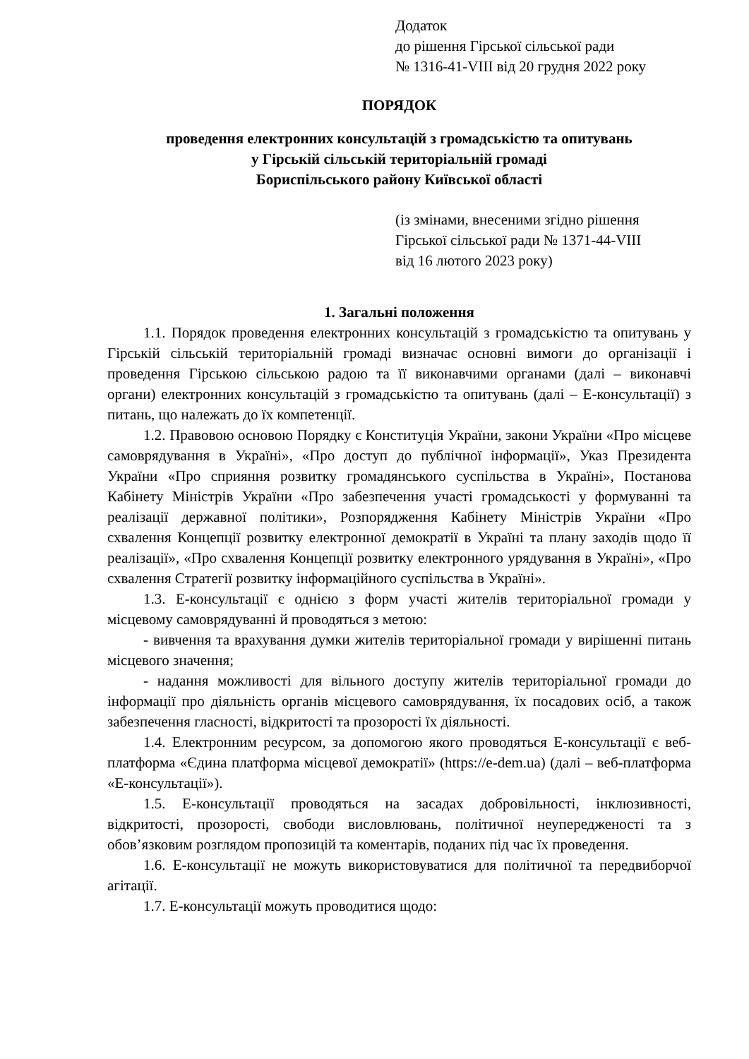Додаток
до рішення Гірської сільської ради
№ 1316-41-VIII від 20 грудня 2022 року
ПОРЯДОК
проведення електронних консультацій з громадськістю та опитувань
у Гірській сільській територіальній громаді
Бориспільського району Київської області
(із змінами, внесеними згідно рішення
Гірської сільської ради № 1371-44-VIII
від 16 лютого 2023 року)
1. Загальні положення
1.1. Порядок проведення електронних консультацій з громадськістю та опитувань у Гірській сільській територіальній громаді визначає основні вимоги до організації і проведення Гірською сільською радою та її виконавчими органами (далі – виконавчі органи) електронних консультацій з громадськістю та опитувань (далі – Е-консультації) з питань, що належать до їх компетенції.
1.2. Правовою основою Порядку є Конституція України, закони України «Про місцеве самоврядування в Україні», «Про доступ до публічної інформації», Указ Президента України «Про сприяння розвитку громадянського суспільства в Україні», Постанова Кабінету Міністрів України «Про забезпечення участі громадськості у формуванні та реалізації державної політики», Розпорядження Кабінету Міністрів України «Про схвалення Концепції розвитку електронної демократії в Україні та плану заходів щодо її реалізації», «Про схвалення Концепції розвитку електронного урядування в Україні», «Про схвалення Стратегії розвитку інформаційного суспільства в Україні».
1.3. Е-консультації є однією з форм участі жителів територіальної громади у місцевому самоврядуванні й проводяться з метою:
- вивчення та врахування думки жителів територіальної громади у вирішенні питань місцевого значення;
- надання можливості для вільного доступу жителів територіальної громади до інформації про діяльність органів місцевого самоврядування, їх посадових осіб, а також забезпечення гласності, відкритості та прозорості їх діяльності.
1.4. Електронним ресурсом, за допомогою якого проводяться Е-консультації є веб-платформа «Єдина платформа місцевої демократії» (https://e-dem.ua) (далі – веб-платформа «Е-консультації»).
1.5. Е-консультації проводяться на засадах добровільності, інклюзивності, відкритості, прозорості, свободи висловлювань, політичної неупередженості та з обов’язковим розглядом пропозицій та коментарів, поданих під час їх проведення.
1.6. Е-консультації не можуть використовуватися для політичної та передвиборчої агітації.
1.7. Е-консультації можуть проводитися щодо: